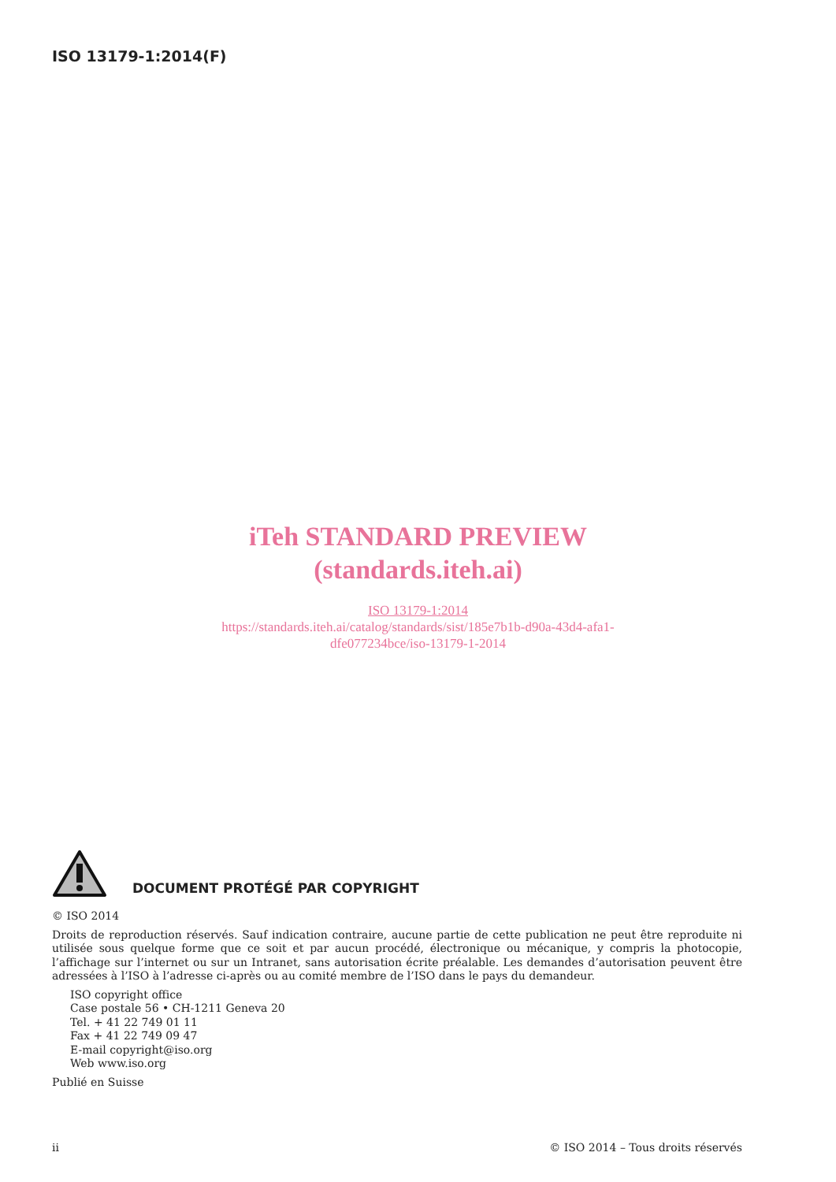ISO 13179-1:2014(F)
iTeh STANDARD PREVIEW
(standards.iteh.ai)
ISO 13179-1:2014
https://standards.iteh.ai/catalog/standards/sist/185e7b1b-d90a-43d4-afa1-
dfe077234bce/iso-13179-1-2014
DOCUMENT PROTÉGÉ PAR COPYRIGHT
© ISO 2014
Droits de reproduction réservés. Sauf indication contraire, aucune partie de cette publication ne peut être reproduite ni utilisée sous quelque forme que ce soit et par aucun procédé, électronique ou mécanique, y compris la photocopie, l’affichage sur l’internet ou sur un Intranet, sans autorisation écrite préalable. Les demandes d’autorisation peuvent être adressées à l’ISO à l’adresse ci-après ou au comité membre de l’ISO dans le pays du demandeur.
ISO copyright office
Case postale 56 • CH-1211 Geneva 20
Tel. + 41 22 749 01 11
Fax + 41 22 749 09 47
E-mail copyright@iso.org
Web www.iso.org
Publié en Suisse
ii © ISO 2014 – Tous droits réservés